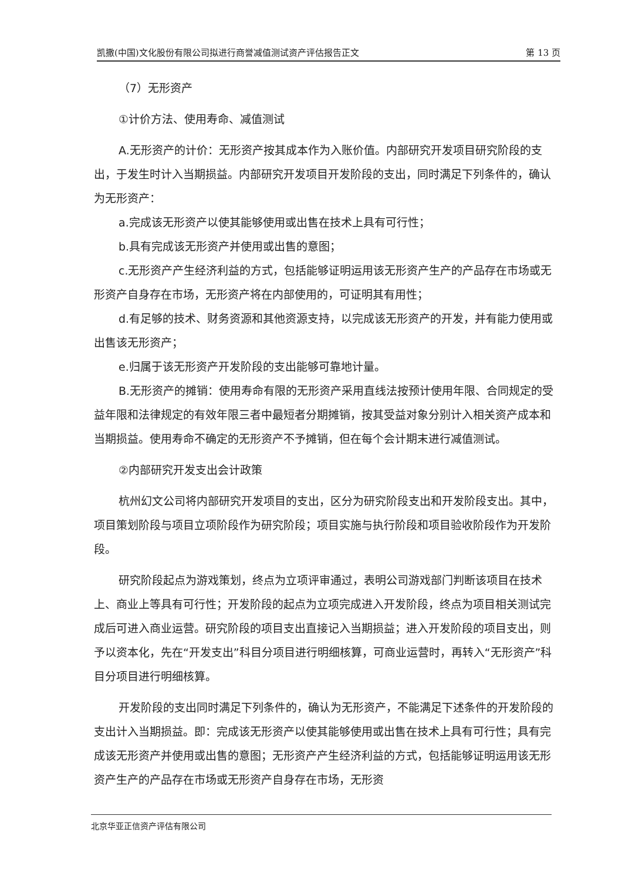凯撒(中国)文化股份有限公司拟进行商誉减值测试资产评估报告正文 第 13 页
（7）无形资产
①计价方法、使用寿命、减值测试
A.无形资产的计价：无形资产按其成本作为入账价值。内部研究开发项目研究阶段的支出，于发生时计入当期损益。内部研究开发项目开发阶段的支出，同时满足下列条件的，确认为无形资产：
a.完成该无形资产以使其能够使用或出售在技术上具有可行性；
b.具有完成该无形资产并使用或出售的意图；
c.无形资产产生经济利益的方式，包括能够证明运用该无形资产生产的产品存在市场或无形资产自身存在市场，无形资产将在内部使用的，可证明其有用性；
d.有足够的技术、财务资源和其他资源支持，以完成该无形资产的开发，并有能力使用或出售该无形资产；
e.归属于该无形资产开发阶段的支出能够可靠地计量。
B.无形资产的摊销：使用寿命有限的无形资产采用直线法按预计使用年限、合同规定的受益年限和法律规定的有效年限三者中最短者分期摊销，按其受益对象分别计入相关资产成本和当期损益。使用寿命不确定的无形资产不予摊销，但在每个会计期末进行减值测试。
②内部研究开发支出会计政策
杭州幻文公司将内部研究开发项目的支出，区分为研究阶段支出和开发阶段支出。其中，项目策划阶段与项目立项阶段作为研究阶段；项目实施与执行阶段和项目验收阶段作为开发阶段。
研究阶段起点为游戏策划，终点为立项评审通过，表明公司游戏部门判断该项目在技术上、商业上等具有可行性；开发阶段的起点为立项完成进入开发阶段，终点为项目相关测试完成后可进入商业运营。研究阶段的项目支出直接记入当期损益；进入开发阶段的项目支出，则予以资本化，先在“开发支出”科目分项目进行明细核算，可商业运营时，再转入“无形资产”科目分项目进行明细核算。
开发阶段的支出同时满足下列条件的，确认为无形资产，不能满足下述条件的开发阶段的支出计入当期损益。即：完成该无形资产以使其能够使用或出售在技术上具有可行性；具有完成该无形资产并使用或出售的意图；无形资产产生经济利益的方式，包括能够证明运用该无形资产生产的产品存在市场或无形资产自身存在市场，无形资
北京华亚正信资产评估有限公司